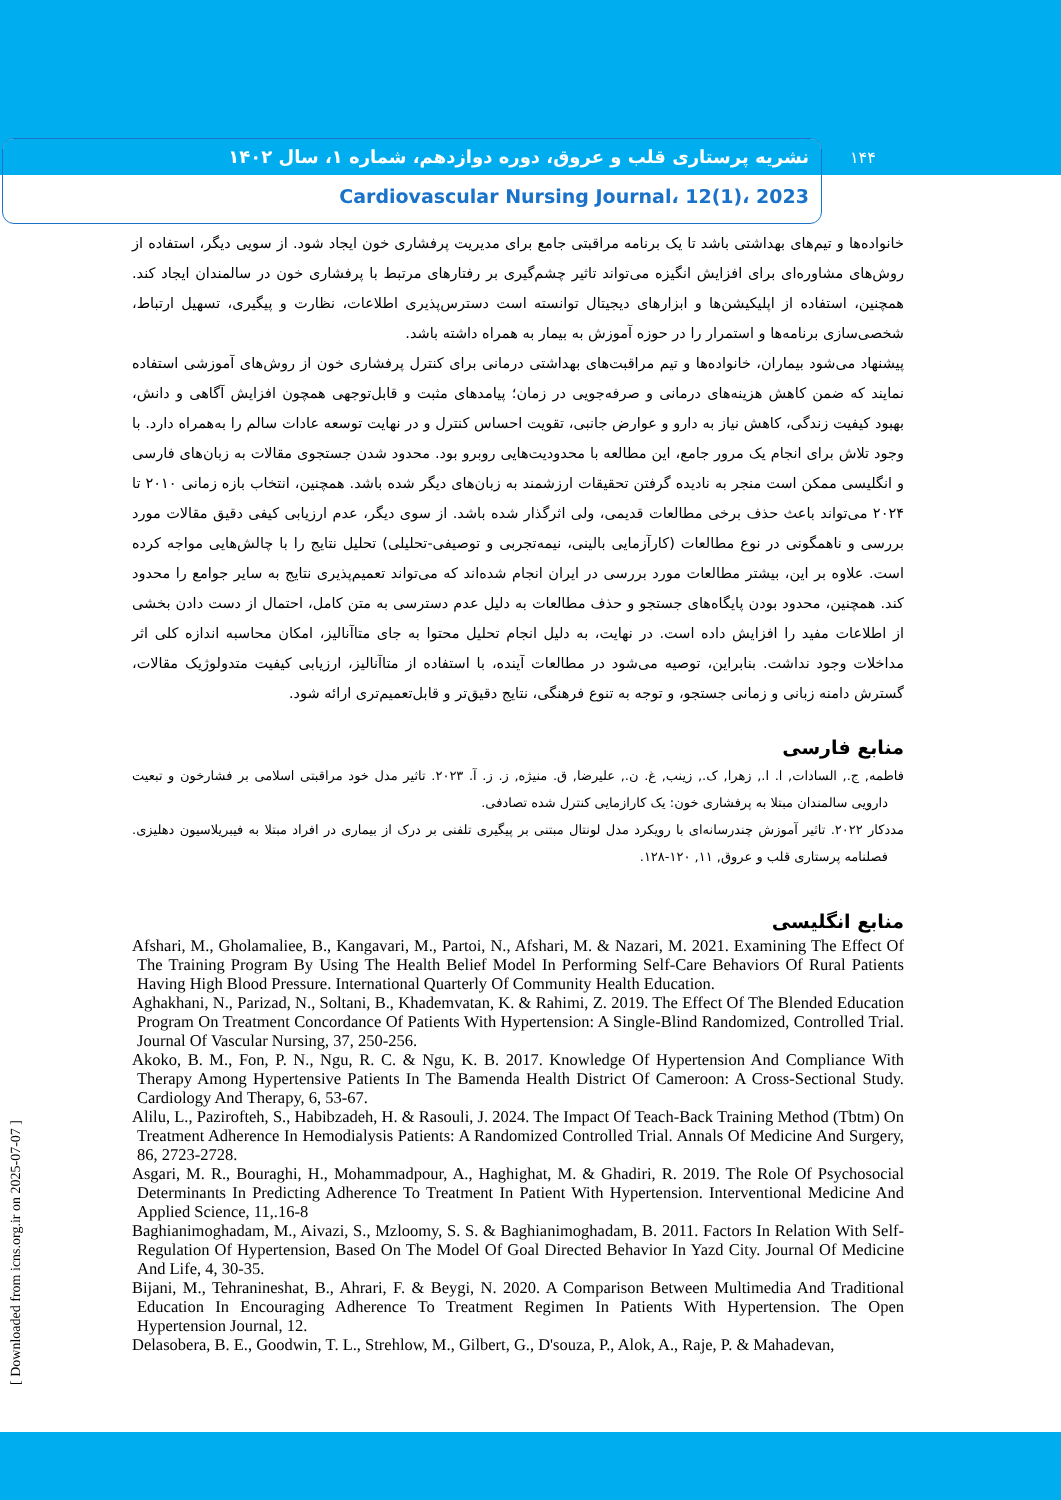نشریه پرستاری قلب و عروق، دوره دوازدهم، شماره ۱، سال ۱۴۰۲
Cardiovascular Nursing Journal، 12(1)، 2023
۱۴۴
خانواده‌ها و تیم‌های بهداشتی باشد تا یک برنامه مراقبتی جامع برای مدیریت پرفشاری خون ایجاد شود. از سویی دیگر، استفاده از روش‌های مشاوره‌ای برای افزایش انگیزه می‌تواند تاثیر چشم‌گیری بر رفتارهای مرتبط با پرفشاری خون در سالمندان ایجاد کند. همچنین، استفاده از اپلیکیشن‌ها و ابزارهای دیجیتال توانسته است دسترس‌پذیری اطلاعات، نظارت و پیگیری، تسهیل ارتباط، شخصی‌سازی برنامه‌ها و استمرار را در حوزه آموزش به بیمار به همراه داشته باشد.
پیشنهاد می‌شود بیماران، خانواده‌ها و تیم مراقبت‌های بهداشتی درمانی برای کنترل پرفشاری خون از روش‌های آموزشی استفاده نمایند که ضمن کاهش هزینه‌های درمانی و صرفه‌جویی در زمان؛ پیامدهای مثبت و قابل‌توجهی همچون افزایش آگاهی و دانش، بهبود کیفیت زندگی، کاهش نیاز به دارو و عوارض جانبی، تقویت احساس کنترل و در نهایت توسعه عادات سالم را به‌همراه دارد. با وجود تلاش برای انجام یک مرور جامع، این مطالعه با محدودیت‌هایی روبرو بود. محدود شدن جستجوی مقالات به زبان‌های فارسی و انگلیسی ممکن است منجر به نادیده گرفتن تحقیقات ارزشمند به زبان‌های دیگر شده باشد. همچنین، انتخاب بازه زمانی ۲۰۱۰ تا ۲۰۲۴ می‌تواند باعث حذف برخی مطالعات قدیمی، ولی اثرگذار شده باشد. از سوی دیگر، عدم ارزیابی کیفی دقیق مقالات مورد بررسی و ناهمگونی در نوع مطالعات (کارآزمایی بالینی، نیمه‌تجربی و توصیفی-تحلیلی) تحلیل نتایج را با چالش‌هایی مواجه کرده است. علاوه بر این، بیشتر مطالعات مورد بررسی در ایران انجام شده‌اند که می‌تواند تعمیم‌پذیری نتایج به سایر جوامع را محدود کند. همچنین، محدود بودن پایگاه‌های جستجو و حذف مطالعات به دلیل عدم دسترسی به متن کامل، احتمال از دست دادن بخشی از اطلاعات مفید را افزایش داده است. در نهایت، به دلیل انجام تحلیل محتوا به جای متاآنالیز، امکان محاسبه اندازه کلی اثر مداخلات وجود نداشت. بنابراین، توصیه می‌شود در مطالعات آینده، با استفاده از متاآنالیز، ارزیابی کیفیت متدولوژیک مقالات، گسترش دامنه زبانی و زمانی جستجو، و توجه به تنوع فرهنگی، نتایج دقیق‌تر و قابل‌تعمیم‌تری ارائه شود.
منابع فارسی
فاطمه, ج., السادات, ا. ا., زهرا, ک., زینب, غ. ن., علیرضا, ق. منیژه, ز. ز. آ. ۲۰۲۳. تاثیر مدل خود مراقبتی اسلامی بر فشارخون و تبعیت دارویی سالمندان مبتلا به پرفشاری خون: یک کارازمایی کنترل شده تصادفی.
مددکار ۲۰۲۲. تاثیر آموزش چندرسانه‌ای با رویکرد مدل لونتال مبتنی بر پیگیری تلفنی بر درک از بیماری در افراد مبتلا به فیبریلاسیون دهلیزی. فصلنامه پرستاری قلب و عروق, ۱۱, ۱۲۰-۱۲۸.
منابع انگلیسی
Afshari, M., Gholamaliee, B., Kangavari, M., Partoi, N., Afshari, M. & Nazari, M. 2021. Examining The Effect Of The Training Program By Using The Health Belief Model In Performing Self-Care Behaviors Of Rural Patients Having High Blood Pressure. International Quarterly Of Community Health Education.
Aghakhani, N., Parizad, N., Soltani, B., Khademvatan, K. & Rahimi, Z. 2019. The Effect Of The Blended Education Program On Treatment Concordance Of Patients With Hypertension: A Single-Blind Randomized, Controlled Trial. Journal Of Vascular Nursing, 37, 250-256.
Akoko, B. M., Fon, P. N., Ngu, R. C. & Ngu, K. B. 2017. Knowledge Of Hypertension And Compliance With Therapy Among Hypertensive Patients In The Bamenda Health District Of Cameroon: A Cross-Sectional Study. Cardiology And Therapy, 6, 53-67.
Alilu, L., Pazirofteh, S., Habibzadeh, H. & Rasouli, J. 2024. The Impact Of Teach-Back Training Method (Tbtm) On Treatment Adherence In Hemodialysis Patients: A Randomized Controlled Trial. Annals Of Medicine And Surgery, 86, 2723-2728.
Asgari, M. R., Bouraghi, H., Mohammadpour, A., Haghighat, M. & Ghadiri, R. 2019. The Role Of Psychosocial Determinants In Predicting Adherence To Treatment In Patient With Hypertension. Interventional Medicine And Applied Science, 11,.16-8
Baghianimoghadam, M., Aivazi, S., Mzloomy, S. S. & Baghianimoghadam, B. 2011. Factors In Relation With Self-Regulation Of Hypertension, Based On The Model Of Goal Directed Behavior In Yazd City. Journal Of Medicine And Life, 4, 30-35.
Bijani, M., Tehranineshat, B., Ahrari, F. & Beygi, N. 2020. A Comparison Between Multimedia And Traditional Education In Encouraging Adherence To Treatment Regimen In Patients With Hypertension. The Open Hypertension Journal, 12.
Delasobera, B. E., Goodwin, T. L., Strehlow, M., Gilbert, G., D'souza, P., Alok, A., Raje, P. & Mahadevan,
[ Downloaded from icns.org.ir on 2025-07-07 ]